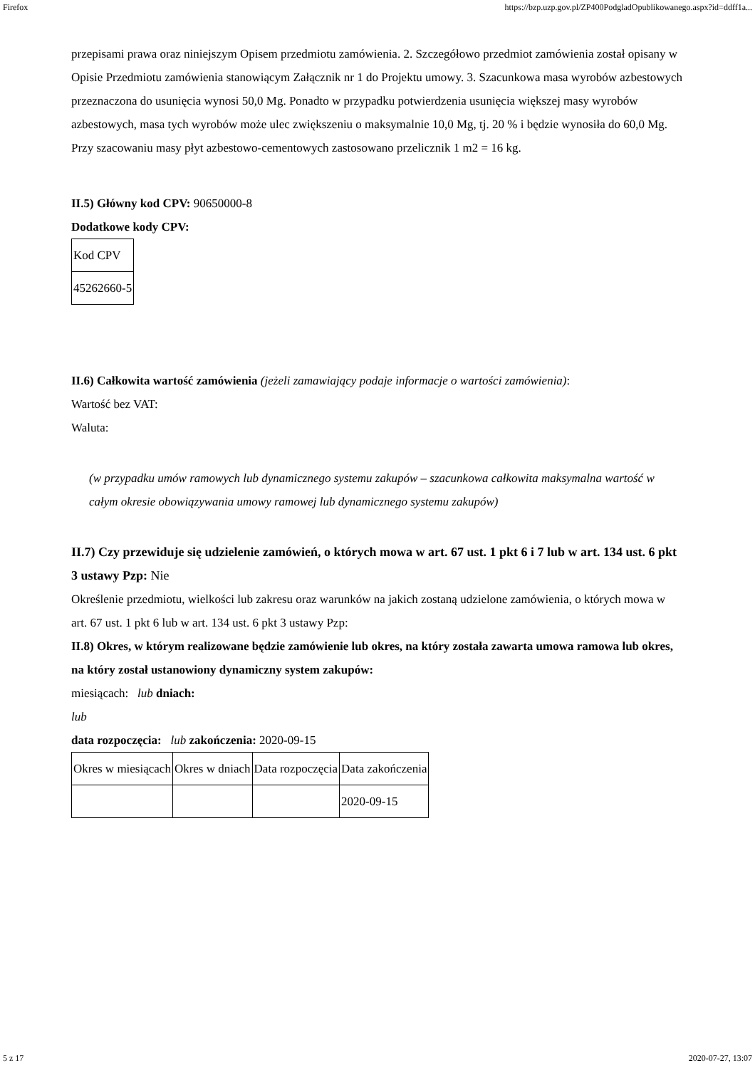Firefox https://bzp.uzp.gov.pl/ZP400PodgladOpublikowanego.aspx?id=ddff1a...
przepisami prawa oraz niniejszym Opisem przedmiotu zamówienia. 2. Szczegółowo przedmiot zamówienia został opisany w Opisie Przedmiotu zamówienia stanowiącym Załącznik nr 1 do Projektu umowy. 3. Szacunkowa masa wyrobów azbestowych przeznaczona do usunięcia wynosi 50,0 Mg. Ponadto w przypadku potwierdzenia usunięcia większej masy wyrobów azbestowych, masa tych wyrobów może ulec zwiększeniu o maksymalnie 10,0 Mg, tj. 20 % i będzie wynosiła do 60,0 Mg. Przy szacowaniu masy płyt azbestowo-cementowych zastosowano przelicznik 1 m2 = 16 kg.
II.5) Główny kod CPV: 90650000-8
Dodatkowe kody CPV:
| Kod CPV |
| 45262660-5 |
II.6) Całkowita wartość zamówienia (jeżeli zamawiający podaje informacje o wartości zamówienia):
Wartość bez VAT:
Waluta:
(w przypadku umów ramowych lub dynamicznego systemu zakupów – szacunkowa całkowita maksymalna wartość w całym okresie obowiązywania umowy ramowej lub dynamicznego systemu zakupów)
II.7) Czy przewiduje się udzielenie zamówień, o których mowa w art. 67 ust. 1 pkt 6 i 7 lub w art. 134 ust. 6 pkt 3 ustawy Pzp: Nie
Określenie przedmiotu, wielkości lub zakresu oraz warunków na jakich zostaną udzielone zamówienia, o których mowa w art. 67 ust. 1 pkt 6 lub w art. 134 ust. 6 pkt 3 ustawy Pzp:
II.8) Okres, w którym realizowane będzie zamówienie lub okres, na który została zawarta umowa ramowa lub okres, na który został ustanowiony dynamiczny system zakupów:
miesiącach: lub dniach:
lub
data rozpoczęcia: lub zakończenia: 2020-09-15
| Okres w miesiącach | Okres w dniach | Data rozpoczęcia | Data zakończenia |
| | | | 2020-09-15 |
5 z 17 2020-07-27, 13:07